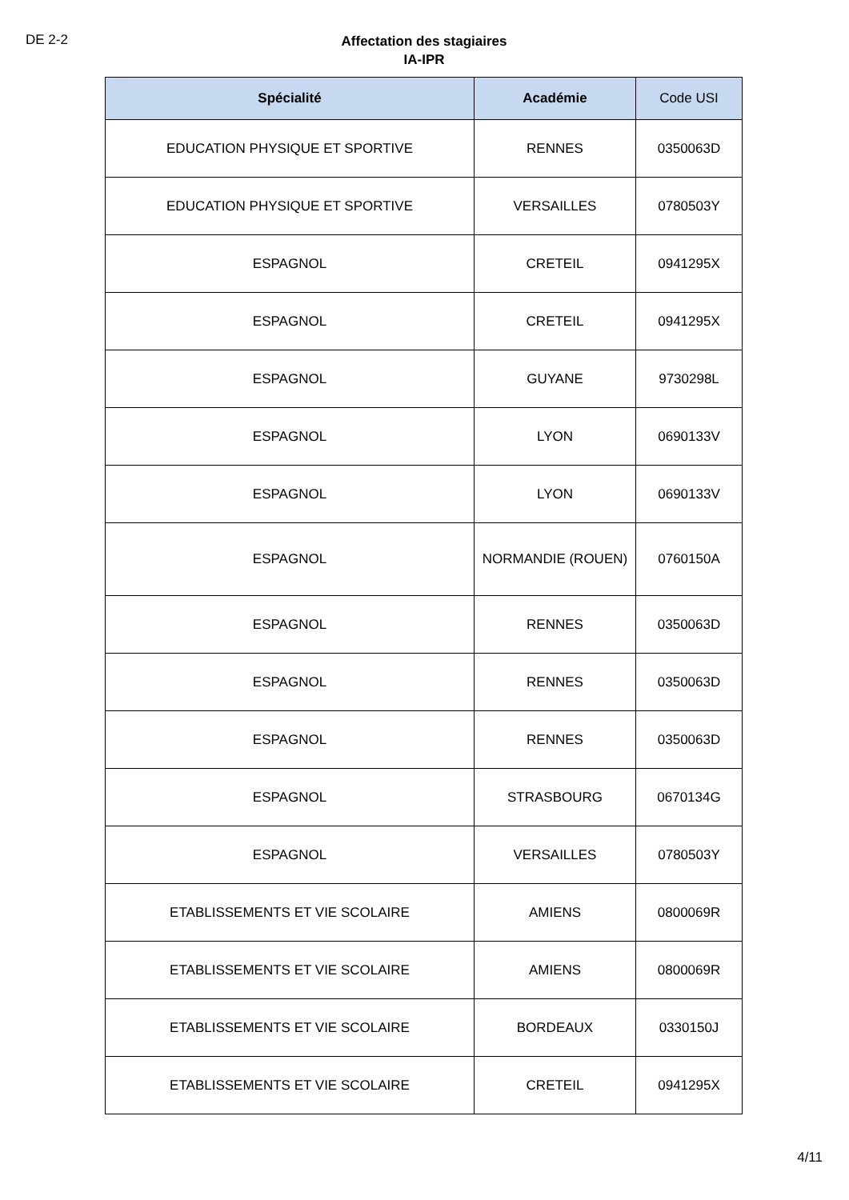DE 2-2
Affectation des stagiaires
IA-IPR
| Spécialité | Académie | Code USI |
| --- | --- | --- |
| EDUCATION PHYSIQUE ET SPORTIVE | RENNES | 0350063D |
| EDUCATION PHYSIQUE ET SPORTIVE | VERSAILLES | 0780503Y |
| ESPAGNOL | CRETEIL | 0941295X |
| ESPAGNOL | CRETEIL | 0941295X |
| ESPAGNOL | GUYANE | 9730298L |
| ESPAGNOL | LYON | 0690133V |
| ESPAGNOL | LYON | 0690133V |
| ESPAGNOL | NORMANDIE (ROUEN) | 0760150A |
| ESPAGNOL | RENNES | 0350063D |
| ESPAGNOL | RENNES | 0350063D |
| ESPAGNOL | RENNES | 0350063D |
| ESPAGNOL | STRASBOURG | 0670134G |
| ESPAGNOL | VERSAILLES | 0780503Y |
| ETABLISSEMENTS ET VIE SCOLAIRE | AMIENS | 0800069R |
| ETABLISSEMENTS ET VIE SCOLAIRE | AMIENS | 0800069R |
| ETABLISSEMENTS ET VIE SCOLAIRE | BORDEAUX | 0330150J |
| ETABLISSEMENTS ET VIE SCOLAIRE | CRETEIL | 0941295X |
4/11